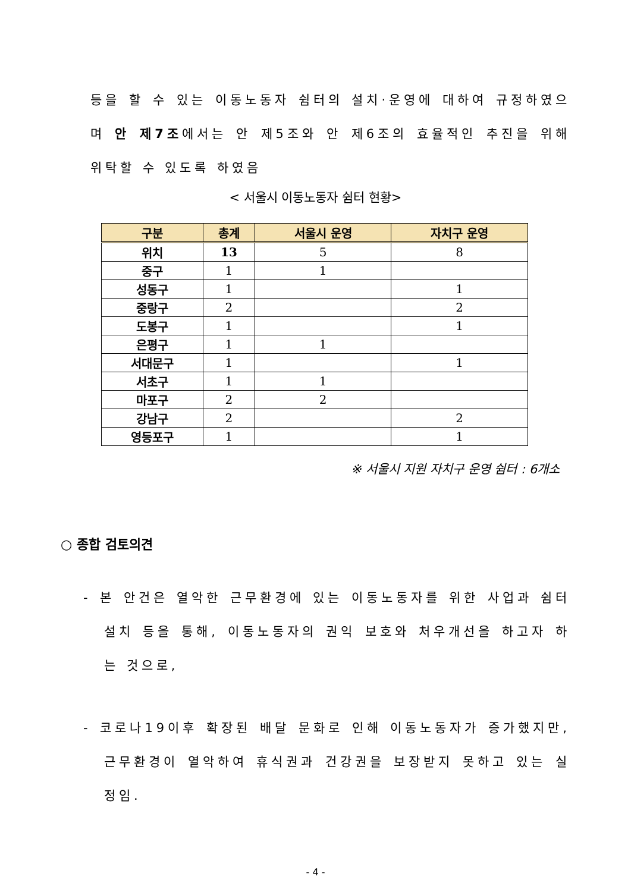등을 할 수 있는 이동노동자 쉼터의 설치·운영에 대하여 규정하였으며 안 제7조에서는 안 제5조와 안 제6조의 효율적인 추진을 위해 위탁할 수 있도록 하였음
< 서울시 이동노동자 쉼터 현황>
| 구분 | 총계 | 서울시 운영 | 자치구 운영 |
| --- | --- | --- | --- |
| 위치 | 13 | 5 | 8 |
| 중구 | 1 | 1 | |
| 성동구 | 1 | | 1 |
| 중랑구 | 2 | | 2 |
| 도봉구 | 1 | | 1 |
| 은평구 | 1 | 1 | |
| 서대문구 | 1 | | 1 |
| 서초구 | 1 | 1 | |
| 마포구 | 2 | 2 | |
| 강남구 | 2 | | 2 |
| 영등포구 | 1 | | 1 |
※ 서울시 지원 자치구 운영 쉼터 : 6개소
○ 종합 검토의견
- 본 안건은 열악한 근무환경에 있는 이동노동자를 위한 사업과 쉼터 설치 등을 통해, 이동노동자의 권익 보호와 처우개선을 하고자 하는 것으로,
- 코로나19이후 확장된 배달 문화로 인해 이동노동자가 증가했지만, 근무환경이 열악하여 휴식권과 건강권을 보장받지 못하고 있는 실정임.
- 4 -